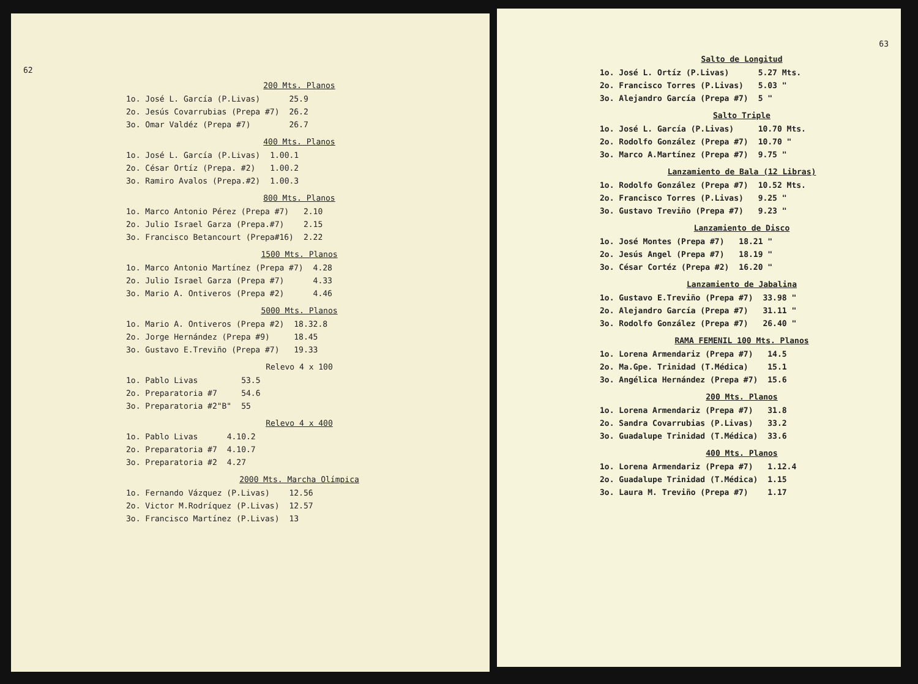62
200 Mts. Planos
| 1o. José L. García (P.Livas) | 25.9 |
| 2o. Jesús Covarrubias (Prepa #7) | 26.2 |
| 3o. Omar Valdéz (Prepa #7) | 26.7 |
400 Mts. Planos
| 1o. José L. García (P.Livas) | 1.00.1 |
| 2o. César Ortíz (Prepa. #2) | 1.00.2 |
| 3o. Ramiro Avalos (Prepa.#2) | 1.00.3 |
800 Mts. Planos
| 1o. Marco Antonio Pérez (Prepa #7) | 2.10 |
| 2o. Julio Israel Garza (Prepa.#7) | 2.15 |
| 3o. Francisco Betancourt (Prepa#16) | 2.22 |
1500 Mts. Planos
| 1o. Marco Antonio Martínez (Prepa #7) | 4.28 |
| 2o. Julio Israel Garza (Prepa #7) | 4.33 |
| 3o. Mario A. Ontiveros (Prepa #2) | 4.46 |
5000 Mts. Planos
| 1o. Mario A. Ontiveros (Prepa #2) | 18.32.8 |
| 2o. Jorge Hernández (Prepa #9) | 18.45 |
| 3o. Gustavo E.Treviño (Prepa #7) | 19.33 |
Relevo 4 x 100
| 1o. Pablo Livas | 53.5 |
| 2o. Preparatoria #7 | 54.6 |
| 3o. Preparatoria #2"B" | 55 |
Relevo 4 x 400
| 1o. Pablo Livas | 4.10.2 |
| 2o. Preparatoria #7 | 4.10.7 |
| 3o. Preparatoria #2 | 4.27 |
2000 Mts. Marcha Olímpica
| 1o. Fernando Vázquez (P.Livas) | 12.56 |
| 2o. Victor M.Rodríquez (P.Livas) | 12.57 |
| 3o. Francisco Martínez (P.Livas) | 13 |
63
Salto de Longitud
| 1o. José L. Ortíz (P.Livas) | 5.27 Mts. |
| 2o. Francisco Torres (P.Livas) | 5.03 " |
| 3o. Alejandro García (Prepa #7) | 5 " |
Salto Triple
| 1o. José L. García (P.Livas) | 10.70 Mts. |
| 2o. Rodolfo González (Prepa #7) | 10.70 " |
| 3o. Marco A.Martínez (Prepa #7) | 9.75 " |
Lanzamiento de Bala (12 Libras)
| 1o. Rodolfo González (Prepa #7) | 10.52 Mts. |
| 2o. Francisco Torres (P.Livas) | 9.25 " |
| 3o. Gustavo Treviño (Prepa #7) | 9.23 " |
Lanzamiento de Disco
| 1o. José Montes (Prepa #7) | 18.21 " |
| 2o. Jesús Angel (Prepa #7) | 18.19 " |
| 3o. César Cortéz (Prepa #2) | 16.20 " |
Lanzamiento de Jabalina
| 1o. Gustavo E.Treviño (Prepa #7) | 33.98 " |
| 2o. Alejandro García (Prepa #7) | 31.11 " |
| 3o. Rodolfo González (Prepa #7) | 26.40 " |
RAMA FEMENIL 100 Mts. Planos
| 1o. Lorena Armendariz (Prepa #7) | 14.5 |
| 2o. Ma.Gpe. Trinidad (T.Médica) | 15.1 |
| 3o. Angélica Hernández (Prepa #7) | 15.6 |
200 Mts. Planos
| 1o. Lorena Armendariz (Prepa #7) | 31.8 |
| 2o. Sandra Covarrubias (P.Livas) | 33.2 |
| 3o. Guadalupe Trinidad (T.Médica) | 33.6 |
400 Mts. Planos
| 1o. Lorena Armendariz (Prepa #7) | 1.12.4 |
| 2o. Guadalupe Trinidad (T.Médica) | 1.15 |
| 3o. Laura M. Treviño (Prepa #7) | 1.17 |